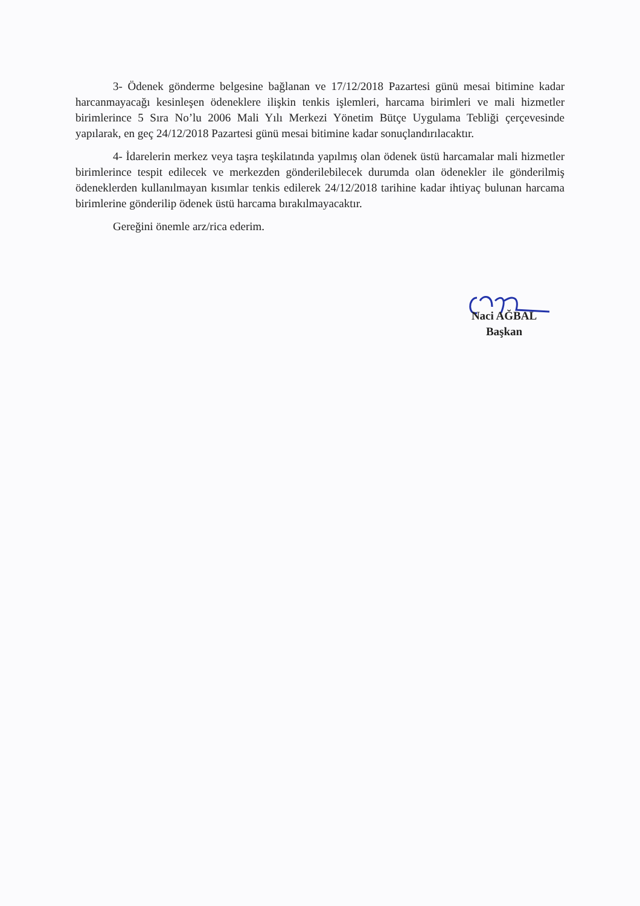3- Ödenek gönderme belgesine bağlanan ve 17/12/2018 Pazartesi günü mesai bitimine kadar harcanmayacağı kesinleşen ödeneklere ilişkin tenkis işlemleri, harcama birimleri ve mali hizmetler birimlerince 5 Sıra No’lu 2006 Mali Yılı Merkezi Yönetim Bütçe Uygulama Tebliği çerçevesinde yapılarak, en geç 24/12/2018 Pazartesi günü mesai bitimine kadar sonuçlandırılacaktır.
4- İdarelerin merkez veya taşra teşkilatında yapılmış olan ödenek üstü harcamalar mali hizmetler birimlerince tespit edilecek ve merkezden gönderilebilecek durumda olan ödenekler ile gönderilmiş ödeneklerden kullanılmayan kısımlar tenkis edilerek 24/12/2018 tarihine kadar ihtiyaç bulunan harcama birimlerine gönderilip ödenek üstü harcama bırakılmayacaktır.
Gereğini önemle arz/rica ederim.
Naci AĞBAL
Başkan